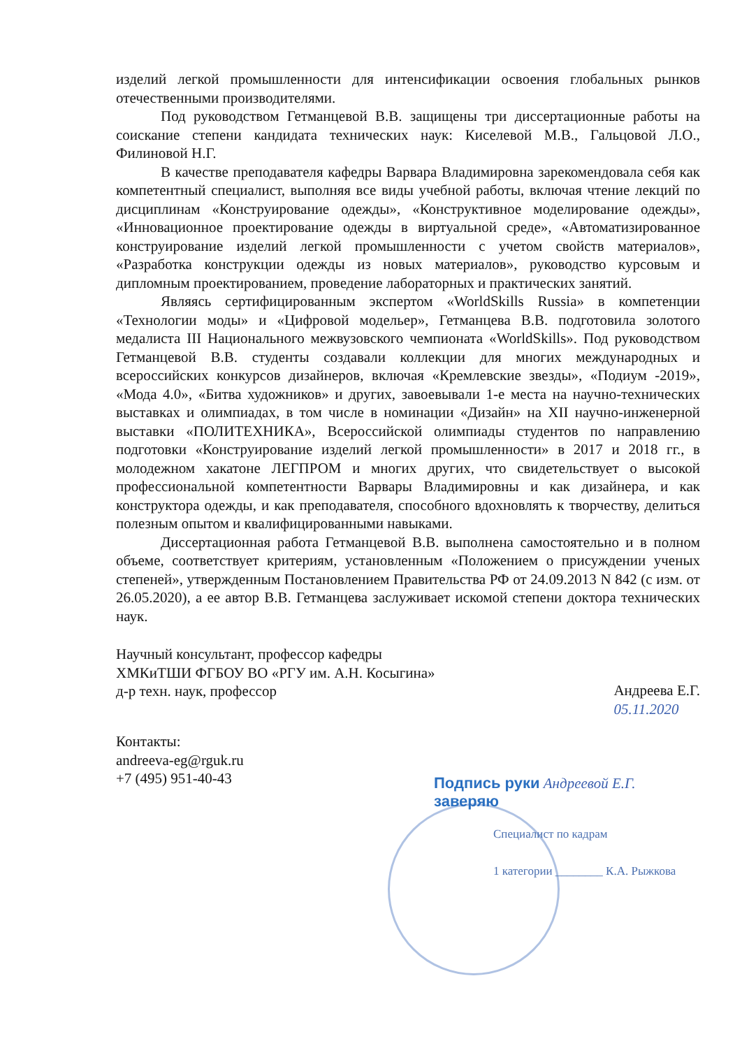изделий легкой промышленности для интенсификации освоения глобальных рынков отечественными производителями.
Под руководством Гетманцевой В.В. защищены три диссертационные работы на соискание степени кандидата технических наук: Киселевой М.В., Гальцовой Л.О., Филиновой Н.Г.
В качестве преподавателя кафедры Варвара Владимировна зарекомендовала себя как компетентный специалист, выполняя все виды учебной работы, включая чтение лекций по дисциплинам «Конструирование одежды», «Конструктивное моделирование одежды», «Инновационное проектирование одежды в виртуальной среде», «Автоматизированное конструирование изделий легкой промышленности с учетом свойств материалов», «Разработка конструкции одежды из новых материалов», руководство курсовым и дипломным проектированием, проведение лабораторных и практических занятий.
Являясь сертифицированным экспертом «WorldSkills Russia» в компетенции «Технологии моды» и «Цифровой модельер», Гетманцева В.В. подготовила золотого медалиста III Национального межвузовского чемпионата «WorldSkills». Под руководством Гетманцевой В.В. студенты создавали коллекции для многих международных и всероссийских конкурсов дизайнеров, включая «Кремлевские звезды», «Подиум -2019», «Мода 4.0», «Битва художников» и других, завоевывали 1-е места на научно-технических выставках и олимпиадах, в том числе в номинации «Дизайн» на XII научно-инженерной выставки «ПОЛИТЕХНИКА», Всероссийской олимпиады студентов по направлению подготовки «Конструирование изделий легкой промышленности» в 2017 и 2018 гг., в молодежном хакатоне ЛЕГПРОМ и многих других, что свидетельствует о высокой профессиональной компетентности Варвары Владимировны и как дизайнера, и как конструктора одежды, и как преподавателя, способного вдохновлять к творчеству, делиться полезным опытом и квалифицированными навыками.
Диссертационная работа Гетманцевой В.В. выполнена самостоятельно и в полном объеме, соответствует критериям, установленным «Положением о присуждении ученых степеней», утвержденным Постановлением Правительства РФ от 24.09.2013 N 842 (с изм. от 26.05.2020), а ее автор В.В. Гетманцева заслуживает искомой степени доктора технических наук.
Научный консультант, профессор кафедры
ХМКиТШИ ФГБОУ ВО «РГУ им. А.Н. Косыгина»
д-р техн. наук, профессор
Андреева Е.Г.
05.11.2020
Контакты:
andreeva-eg@rguk.ru
+7 (495) 951-40-43
Подпись руки Андреевой Е.Г.
заверяю
Специалист по кадрам
1 категории ________ К.А. Рыжкова